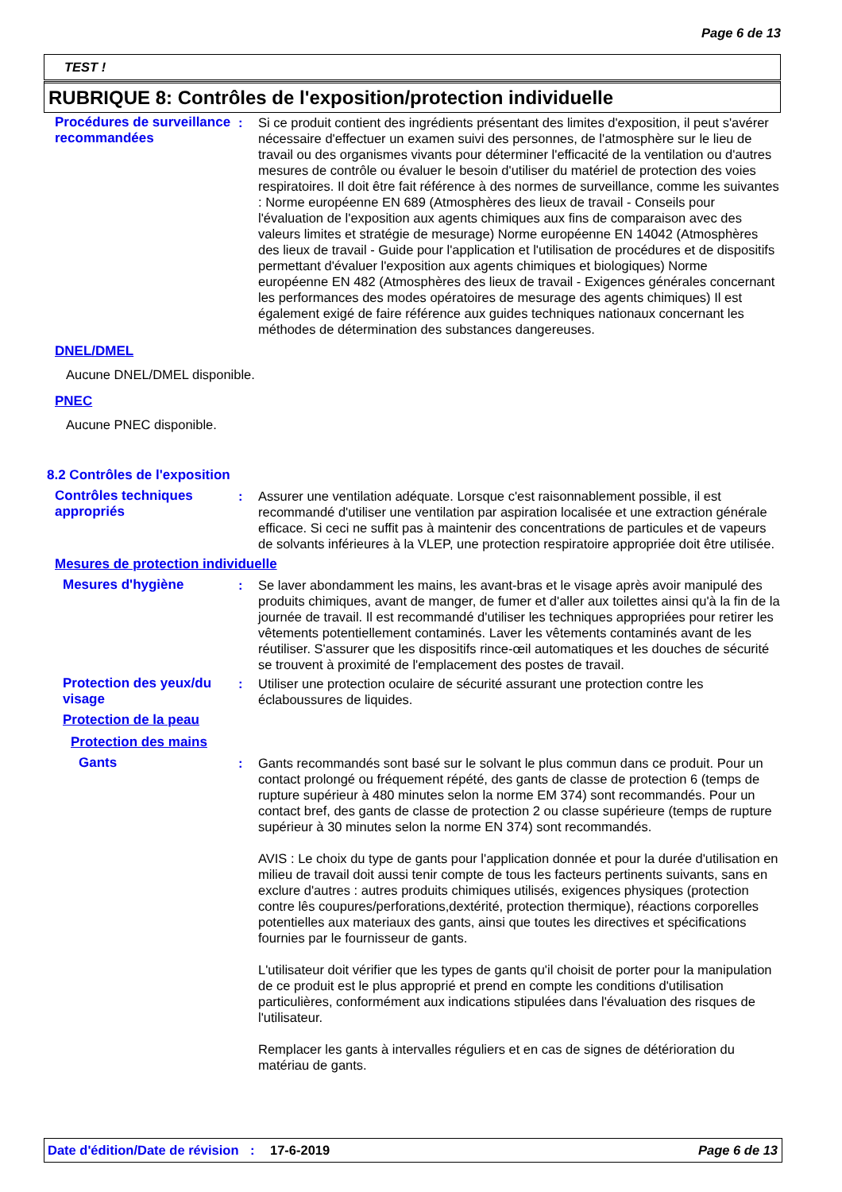Page 6 de 13
TEST !
RUBRIQUE 8: Contrôles de l'exposition/protection individuelle
Procédures de surveillance recommandées
: Si ce produit contient des ingrédients présentant des limites d'exposition, il peut s'avérer nécessaire d'effectuer un examen suivi des personnes, de l'atmosphère sur le lieu de travail ou des organismes vivants pour déterminer l'efficacité de la ventilation ou d'autres mesures de contrôle ou évaluer le besoin d'utiliser du matériel de protection des voies respiratoires. Il doit être fait référence à des normes de surveillance, comme les suivantes : Norme européenne EN 689 (Atmosphères des lieux de travail - Conseils pour l'évaluation de l'exposition aux agents chimiques aux fins de comparaison avec des valeurs limites et stratégie de mesurage) Norme européenne EN 14042 (Atmosphères des lieux de travail - Guide pour l'application et l'utilisation de procédures et de dispositifs permettant d'évaluer l'exposition aux agents chimiques et biologiques) Norme européenne EN 482 (Atmosphères des lieux de travail - Exigences générales concernant les performances des modes opératoires de mesurage des agents chimiques) Il est également exigé de faire référence aux guides techniques nationaux concernant les méthodes de détermination des substances dangereuses.
DNEL/DMEL
Aucune DNEL/DMEL disponible.
PNEC
Aucune PNEC disponible.
8.2 Contrôles de l'exposition
Contrôles techniques appropriés
: Assurer une ventilation adéquate. Lorsque c'est raisonnablement possible, il est recommandé d'utiliser une ventilation par aspiration localisée et une extraction générale efficace. Si ceci ne suffit pas à maintenir des concentrations de particules et de vapeurs de solvants inférieures à la VLEP, une protection respiratoire appropriée doit être utilisée.
Mesures de protection individuelle
Mesures d'hygiène : Se laver abondamment les mains, les avant-bras et le visage après avoir manipulé des produits chimiques, avant de manger, de fumer et d'aller aux toilettes ainsi qu'à la fin de la journée de travail. Il est recommandé d'utiliser les techniques appropriées pour retirer les vêtements potentiellement contaminés. Laver les vêtements contaminés avant de les réutiliser. S'assurer que les dispositifs rince-œil automatiques et les douches de sécurité se trouvent à proximité de l'emplacement des postes de travail.
Protection des yeux/du visage
: Utiliser une protection oculaire de sécurité assurant une protection contre les éclaboussures de liquides.
Protection de la peau
Protection des mains
Gants : Gants recommandés sont basé sur le solvant le plus commun dans ce produit. Pour un contact prolongé ou fréquement répété, des gants de classe de protection 6 (temps de rupture supérieur à 480 minutes selon la norme EM 374) sont recommandés. Pour un contact bref, des gants de classe de protection 2 ou classe supérieure (temps de rupture supérieur à 30 minutes selon la norme EN 374) sont recommandés.
AVIS : Le choix du type de gants pour l'application donnée et pour la durée d'utilisation en milieu de travail doit aussi tenir compte de tous les facteurs pertinents suivants, sans en exclure d'autres : autres produits chimiques utilisés, exigences physiques (protection contre lês coupures/perforations,dextérité, protection thermique), réactions corporelles potentielles aux materiaux des gants, ainsi que toutes les directives et spécifications fournies par le fournisseur de gants.
L'utilisateur doit vérifier que les types de gants qu'il choisit de porter pour la manipulation de ce produit est le plus approprié et prend en compte les conditions d'utilisation particulières, conformément aux indications stipulées dans l'évaluation des risques de l'utilisateur.
Remplacer les gants à intervalles réguliers et en cas de signes de détérioration du matériau de gants.
Date d'édition/Date de révision
: 17-6-2019 Page 6 de 13